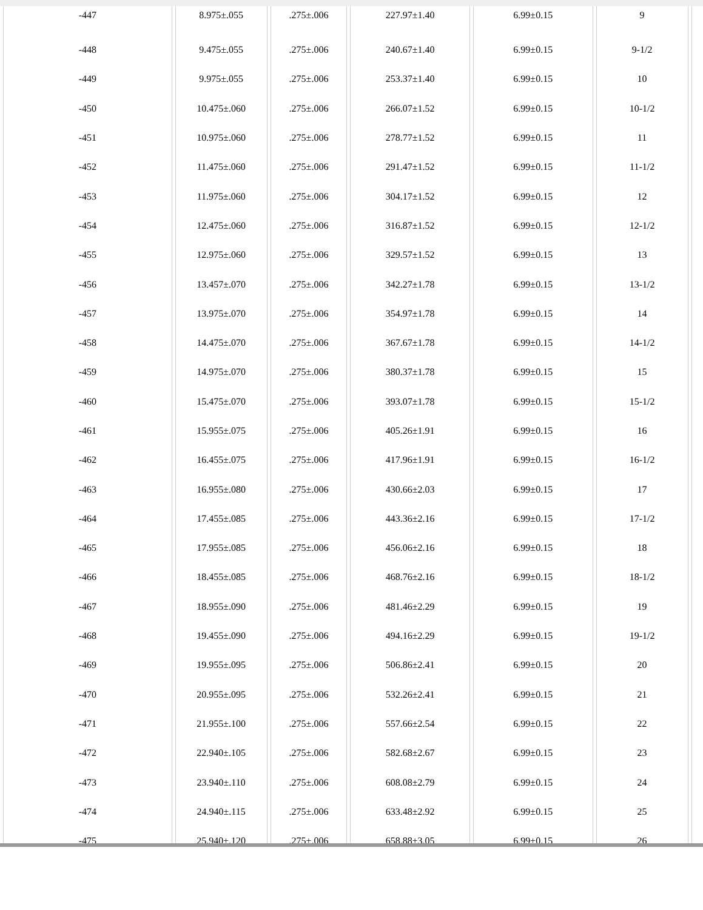| -447 | 8.975±.055 | .275±.006 | 227.97±1.40 | 6.99±0.15 | 9 | |
| -448 | 9.475±.055 | .275±.006 | 240.67±1.40 | 6.99±0.15 | 9-1/2 | |
| -449 | 9.975±.055 | .275±.006 | 253.37±1.40 | 6.99±0.15 | 10 | |
| -450 | 10.475±.060 | .275±.006 | 266.07±1.52 | 6.99±0.15 | 10-1/2 | |
| -451 | 10.975±.060 | .275±.006 | 278.77±1.52 | 6.99±0.15 | 11 | |
| -452 | 11.475±.060 | .275±.006 | 291.47±1.52 | 6.99±0.15 | 11-1/2 | |
| -453 | 11.975±.060 | .275±.006 | 304.17±1.52 | 6.99±0.15 | 12 | |
| -454 | 12.475±.060 | .275±.006 | 316.87±1.52 | 6.99±0.15 | 12-1/2 | |
| -455 | 12.975±.060 | .275±.006 | 329.57±1.52 | 6.99±0.15 | 13 | |
| -456 | 13.457±.070 | .275±.006 | 342.27±1.78 | 6.99±0.15 | 13-1/2 | |
| -457 | 13.975±.070 | .275±.006 | 354.97±1.78 | 6.99±0.15 | 14 | |
| -458 | 14.475±.070 | .275±.006 | 367.67±1.78 | 6.99±0.15 | 14-1/2 | |
| -459 | 14.975±.070 | .275±.006 | 380.37±1.78 | 6.99±0.15 | 15 | |
| -460 | 15.475±.070 | .275±.006 | 393.07±1.78 | 6.99±0.15 | 15-1/2 | |
| -461 | 15.955±.075 | .275±.006 | 405.26±1.91 | 6.99±0.15 | 16 | |
| -462 | 16.455±.075 | .275±.006 | 417.96±1.91 | 6.99±0.15 | 16-1/2 | |
| -463 | 16.955±.080 | .275±.006 | 430.66±2.03 | 6.99±0.15 | 17 | |
| -464 | 17.455±.085 | .275±.006 | 443.36±2.16 | 6.99±0.15 | 17-1/2 | |
| -465 | 17.955±.085 | .275±.006 | 456.06±2.16 | 6.99±0.15 | 18 | |
| -466 | 18.455±.085 | .275±.006 | 468.76±2.16 | 6.99±0.15 | 18-1/2 | |
| -467 | 18.955±.090 | .275±.006 | 481.46±2.29 | 6.99±0.15 | 19 | |
| -468 | 19.455±.090 | .275±.006 | 494.16±2.29 | 6.99±0.15 | 19-1/2 | |
| -469 | 19.955±.095 | .275±.006 | 506.86±2.41 | 6.99±0.15 | 20 | |
| -470 | 20.955±.095 | .275±.006 | 532.26±2.41 | 6.99±0.15 | 21 | |
| -471 | 21.955±.100 | .275±.006 | 557.66±2.54 | 6.99±0.15 | 22 | |
| -472 | 22.940±.105 | .275±.006 | 582.68±2.67 | 6.99±0.15 | 23 | |
| -473 | 23.940±.110 | .275±.006 | 608.08±2.79 | 6.99±0.15 | 24 | |
| -474 | 24.940±.115 | .275±.006 | 633.48±2.92 | 6.99±0.15 | 25 | |
| -475 | 25.940±.120 | .275±.006 | 658.88±3.05 | 6.99±0.15 | 26 | |